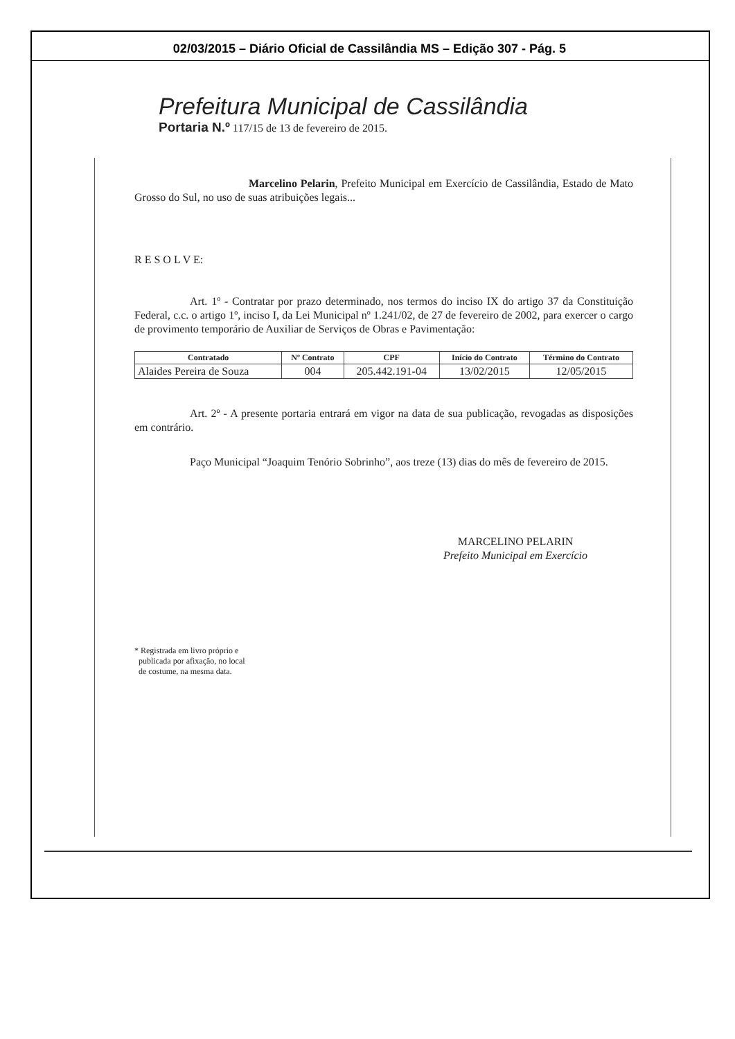02/03/2015 – Diário Oficial de Cassilândia MS – Edição 307 - Pág. 5
Prefeitura Municipal de Cassilândia
Portaria N.º 117/15 de 13 de fevereiro de 2015.
Marcelino Pelarin, Prefeito Municipal em Exercício de Cassilândia, Estado de Mato Grosso do Sul, no uso de suas atribuições legais...
R E S O L V E:
Art. 1º - Contratar por prazo determinado, nos termos do inciso IX do artigo 37 da Constituição Federal, c.c. o artigo 1º, inciso I, da Lei Municipal nº 1.241/02, de 27 de fevereiro de 2002, para exercer o cargo de provimento temporário de Auxiliar de Serviços de Obras e Pavimentação:
| Contratado | Nº Contrato | CPF | Início do Contrato | Término do Contrato |
| --- | --- | --- | --- | --- |
| Alaides Pereira de Souza | 004 | 205.442.191-04 | 13/02/2015 | 12/05/2015 |
Art. 2º - A presente portaria entrará em vigor na data de sua publicação, revogadas as disposições em contrário.
Paço Municipal “Joaquim Tenório Sobrinho”, aos treze (13) dias do mês de fevereiro de 2015.
MARCELINO PELARIN
Prefeito Municipal em Exercício
* Registrada em livro próprio e
publicada por afixação, no local
de costume, na mesma data.